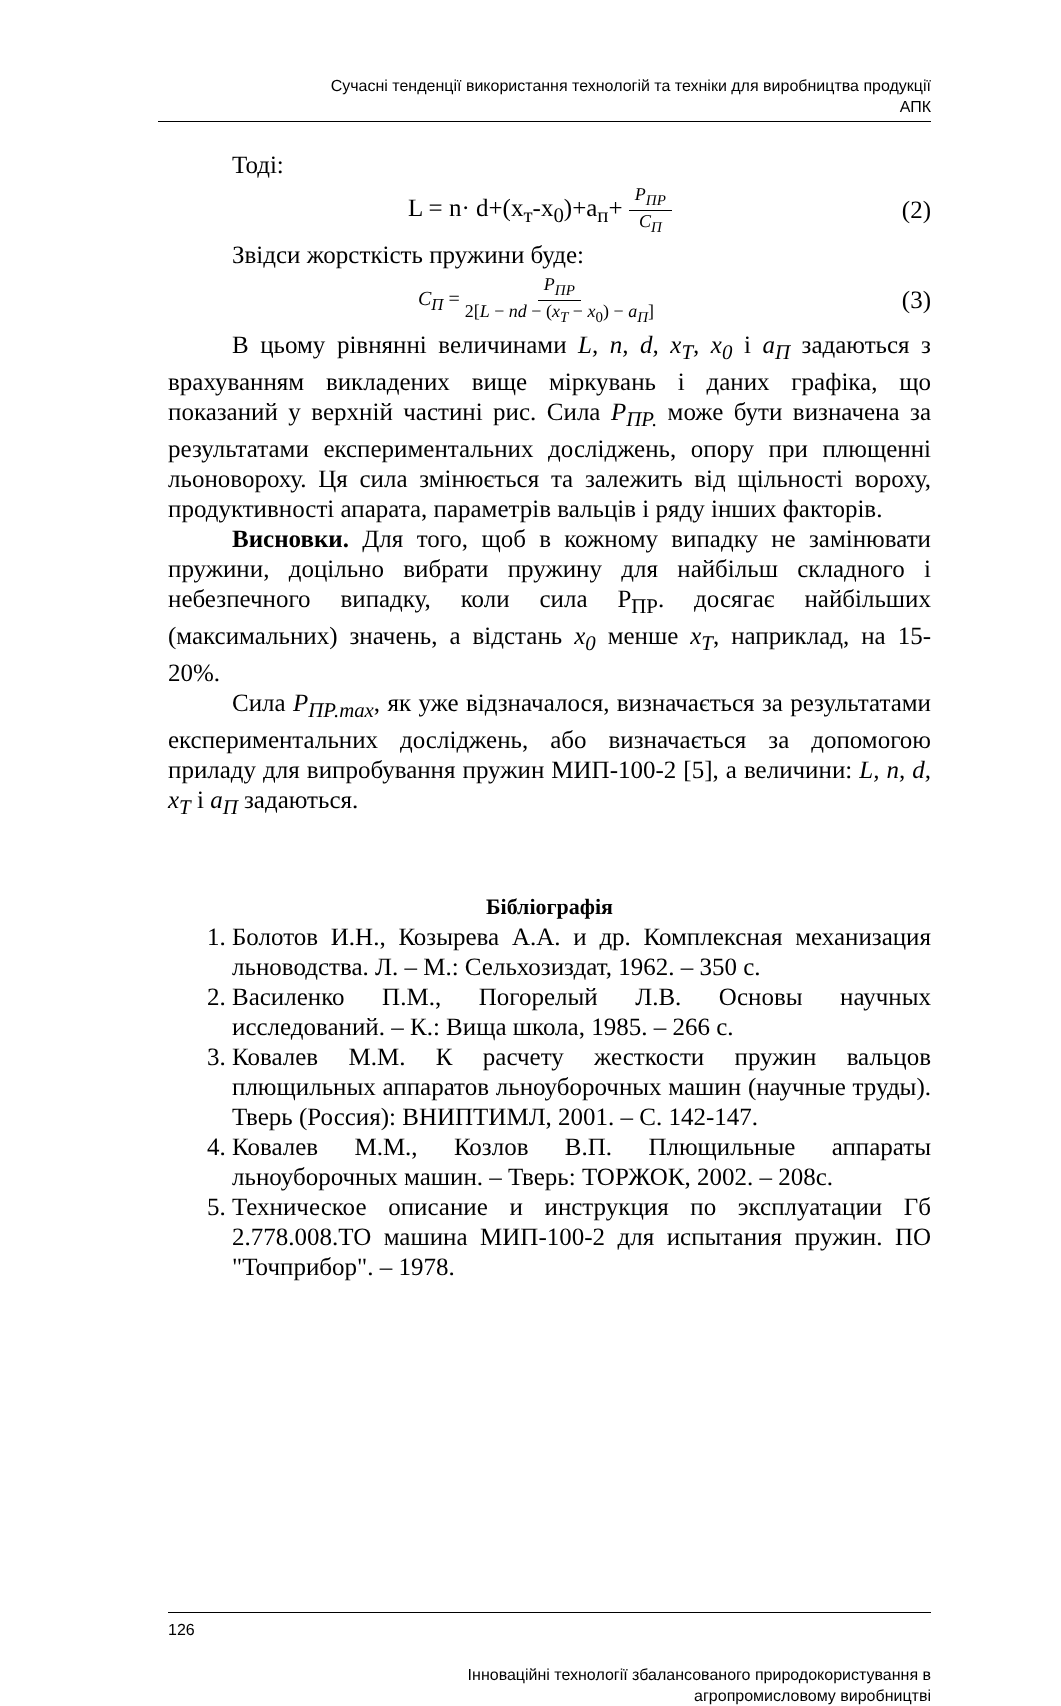Сучасні тенденції використання технологій та техніки для виробництва продукції
АПК
Тоді:
L = n· d+(x<sub>т</sub>-x<sub>0</sub>)+a<sub>п</sub>+ P<sub>ПР</sub> C<sub>П</sub> (2)
Звідси жорсткість пружини буде:
C<sub>П</sub> = P<sub>ПР</sub> 2[L − nd − (x<sub>T</sub> − x<sub>0</sub>) − a<sub>П</sub>] (3)
В цьому рівнянні величинами L, n, d, x<sub>T</sub>, x<sub>0</sub> і a<sub>П</sub> задаються з врахуванням викладених вище міркувань і даних графіка, що показаний у верхній частині рис. Сила P<sub>ПР.</sub> може бути визначена за результатами експериментальних досліджень, опору при плющенні льоновороху. Ця сила змінюється та залежить від щільності вороху, продуктивності апарата, параметрів вальців і ряду інших факторів.
Висновки. Для того, щоб в кожному випадку не замінювати пружини, доцільно вибрати пружину для найбільш складного і небезпечного випадку, коли сила Р<sub>ПР</sub>. досягає найбільших (максимальних) значень, а відстань x<sub>0</sub> менше x<sub>T</sub>, наприклад, на 15-20%.
Сила P<sub>ПР.max</sub>, як уже відзначалося, визначається за результатами експериментальних досліджень, або визначається за допомогою приладу для випробування пружин МИП-100-2 [5], а величини: L, n, d, x<sub>T</sub> і a<sub>П</sub> задаються.
Бібліографія
1. Болотов И.Н., Козырева А.А. и др. Комплексная механизация льноводства. Л. – М.: Сельхозиздат, 1962. – 350 с.
2. Василенко П.М., Погорелый Л.В. Основы научных исследований. – К.: Вища школа, 1985. – 266 с.
3. Ковалев М.М. К расчету жесткости пружин вальцов плющильных аппаратов льноуборочных машин (научные труды). Тверь (Россия): ВНИПТИМЛ, 2001. – С. 142-147.
4. Ковалев М.М., Козлов В.П. Плющильные аппараты льноуборочных машин. – Тверь: ТОРЖОК, 2002. – 208с.
5. Техническое описание и инструкция по эксплуатации Гб 2.778.008.ТО машина МИП-100-2 для испытания пружин. ПО "Точприбор". – 1978.
126
Інноваційні технології збалансованого природокористування в
агропромисловому виробництві